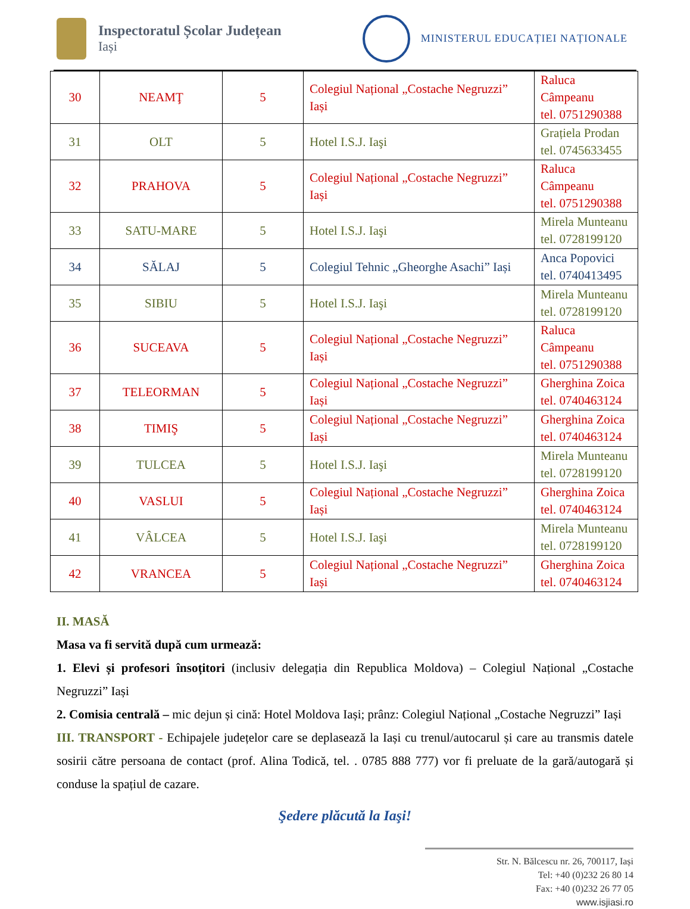Inspectoratul Școlar Județean
Iași
MINISTERUL EDUCAȚIEI NAȚIONALE
| 30 | NEAMŢ | 5 | Colegiul Național „Costache Negruzzi” Iași | Raluca Câmpeanu tel. 0751290388 |
| 31 | OLT | 5 | Hotel I.S.J. Iaşi | Grațiela Prodan tel. 0745633455 |
| 32 | PRAHOVA | 5 | Colegiul Național „Costache Negruzzi” Iași | Raluca Câmpeanu tel. 0751290388 |
| 33 | SATU-MARE | 5 | Hotel I.S.J. Iaşi | Mirela Munteanu tel. 0728199120 |
| 34 | SĂLAJ | 5 | Colegiul Tehnic „Gheorghe Asachi” Iași | Anca Popovici tel. 0740413495 |
| 35 | SIBIU | 5 | Hotel I.S.J. Iaşi | Mirela Munteanu tel. 0728199120 |
| 36 | SUCEAVA | 5 | Colegiul Național „Costache Negruzzi” Iași | Raluca Câmpeanu tel. 0751290388 |
| 37 | TELEORMAN | 5 | Colegiul Național „Costache Negruzzi” Iași | Gherghina Zoica tel. 0740463124 |
| 38 | TIMIŞ | 5 | Colegiul Național „Costache Negruzzi” Iași | Gherghina Zoica tel. 0740463124 |
| 39 | TULCEA | 5 | Hotel I.S.J. Iaşi | Mirela Munteanu tel. 0728199120 |
| 40 | VASLUI | 5 | Colegiul Național „Costache Negruzzi” Iași | Gherghina Zoica tel. 0740463124 |
| 41 | VÂLCEA | 5 | Hotel I.S.J. Iaşi | Mirela Munteanu tel. 0728199120 |
| 42 | VRANCEA | 5 | Colegiul Național „Costache Negruzzi” Iași | Gherghina Zoica tel. 0740463124 |
II. MASĂ
Masa va fi servită după cum urmează:
1. Elevi și profesori însoțitori (inclusiv delegația din Republica Moldova) – Colegiul Național „Costache Negruzzi” Iași
2. Comisia centrală – mic dejun și cină: Hotel Moldova Iași; prânz: Colegiul Național „Costache Negruzzi” Iași
III. TRANSPORT - Echipajele județelor care se deplasează la Iași cu trenul/autocarul și care au transmis datele sosirii către persoana de contact (prof. Alina Todică, tel. . 0785 888 777) vor fi preluate de la gară/autogară și conduse la spațiul de cazare.
Şedere plăcută la Iaşi!
Str. N. Bălcescu nr. 26, 700117, Iași
Tel: +40 (0)232 26 80 14
Fax: +40 (0)232 26 77 05
www.isjiasi.ro